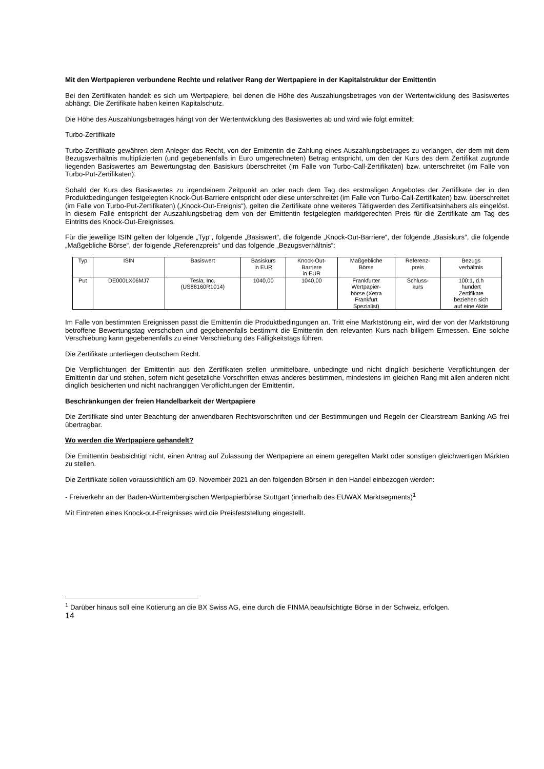Mit den Wertpapieren verbundene Rechte und relativer Rang der Wertpapiere in der Kapitalstruktur der Emittentin
Bei den Zertifikaten handelt es sich um Wertpapiere, bei denen die Höhe des Auszahlungsbetrages von der Wertentwicklung des Basiswertes abhängt. Die Zertifikate haben keinen Kapitalschutz.
Die Höhe des Auszahlungsbetrages hängt von der Wertentwicklung des Basiswertes ab und wird wie folgt ermittelt:
Turbo-Zertifikate
Turbo-Zertifikate gewähren dem Anleger das Recht, von der Emittentin die Zahlung eines Auszahlungsbetrages zu verlangen, der dem mit dem Bezugsverhältnis multiplizierten (und gegebenenfalls in Euro umgerechneten) Betrag entspricht, um den der Kurs des dem Zertifikat zugrunde liegenden Basiswertes am Bewertungstag den Basiskurs überschreitet (im Falle von Turbo-Call-Zertifikaten) bzw. unterschreitet (im Falle von Turbo-Put-Zertifikaten).
Sobald der Kurs des Basiswertes zu irgendeinem Zeitpunkt an oder nach dem Tag des erstmaligen Angebotes der Zertifikate der in den Produktbedingungen festgelegten Knock-Out-Barriere entspricht oder diese unterschreitet (im Falle von Turbo-Call-Zertifikaten) bzw. überschreitet (im Falle von Turbo-Put-Zertifikaten) („Knock-Out-Ereignis“), gelten die Zertifikate ohne weiteres Tätigwerden des Zertifikatsinhabers als eingelöst. In diesem Falle entspricht der Auszahlungsbetrag dem von der Emittentin festgelegten marktgerechten Preis für die Zertifikate am Tag des Eintritts des Knock-Out-Ereignisses.
Für die jeweilige ISIN gelten der folgende „Typ“, folgende „Basiswert“, die folgende „Knock-Out-Barriere“, der folgende „Basiskurs“, die folgende „Maßgebliche Börse“, der folgende „Referenzpreis“ und das folgende „Bezugsverhältnis“:
| Typ | ISIN | Basiswert | Basiskurs in EUR | Knock-Out- Barriere in EUR | Maßgebliche Börse | Referenz- preis | Bezugs verhältnis |
| Put | DE000LX06MJ7 | Tesla, Inc. (US88160R1014) | 1040,00 | 1040,00 | Frankfurter Wertpapier- börse (Xetra Frankfurt Spezialist) | Schluss- kurs | 100:1, d.h hundert Zertifikate beziehen sich auf eine Aktie |
Im Falle von bestimmten Ereignissen passt die Emittentin die Produktbedingungen an. Tritt eine Marktstörung ein, wird der von der Marktstörung betroffene Bewertungstag verschoben und gegebenenfalls bestimmt die Emittentin den relevanten Kurs nach billigem Ermessen. Eine solche Verschiebung kann gegebenenfalls zu einer Verschiebung des Fälligkeitstags führen.
Die Zertifikate unterliegen deutschem Recht.
Die Verpflichtungen der Emittentin aus den Zertifikaten stellen unmittelbare, unbedingte und nicht dinglich besicherte Verpflichtungen der Emittentin dar und stehen, sofern nicht gesetzliche Vorschriften etwas anderes bestimmen, mindestens im gleichen Rang mit allen anderen nicht dinglich besicherten und nicht nachrangigen Verpflichtungen der Emittentin.
Beschränkungen der freien Handelbarkeit der Wertpapiere
Die Zertifikate sind unter Beachtung der anwendbaren Rechtsvorschriften und der Bestimmungen und Regeln der Clearstream Banking AG frei übertragbar.
Wo werden die Wertpapiere gehandelt?
Die Emittentin beabsichtigt nicht, einen Antrag auf Zulassung der Wertpapiere an einem geregelten Markt oder sonstigen gleichwertigen Märkten zu stellen.
Die Zertifikate sollen voraussichtlich am 09. November 2021 an den folgenden Börsen in den Handel einbezogen werden:
- Freiverkehr an der Baden-Württembergischen Wertpapierbörse Stuttgart (innerhalb des EUWAX Marktsegments)<sup>1</sup>
Mit Eintreten eines Knock-out-Ereignisses wird die Preisfeststellung eingestellt.
<sup>1</sup> Darüber hinaus soll eine Kotierung an die BX Swiss AG, eine durch die FINMA beaufsichtigte Börse in der Schweiz, erfolgen.
14